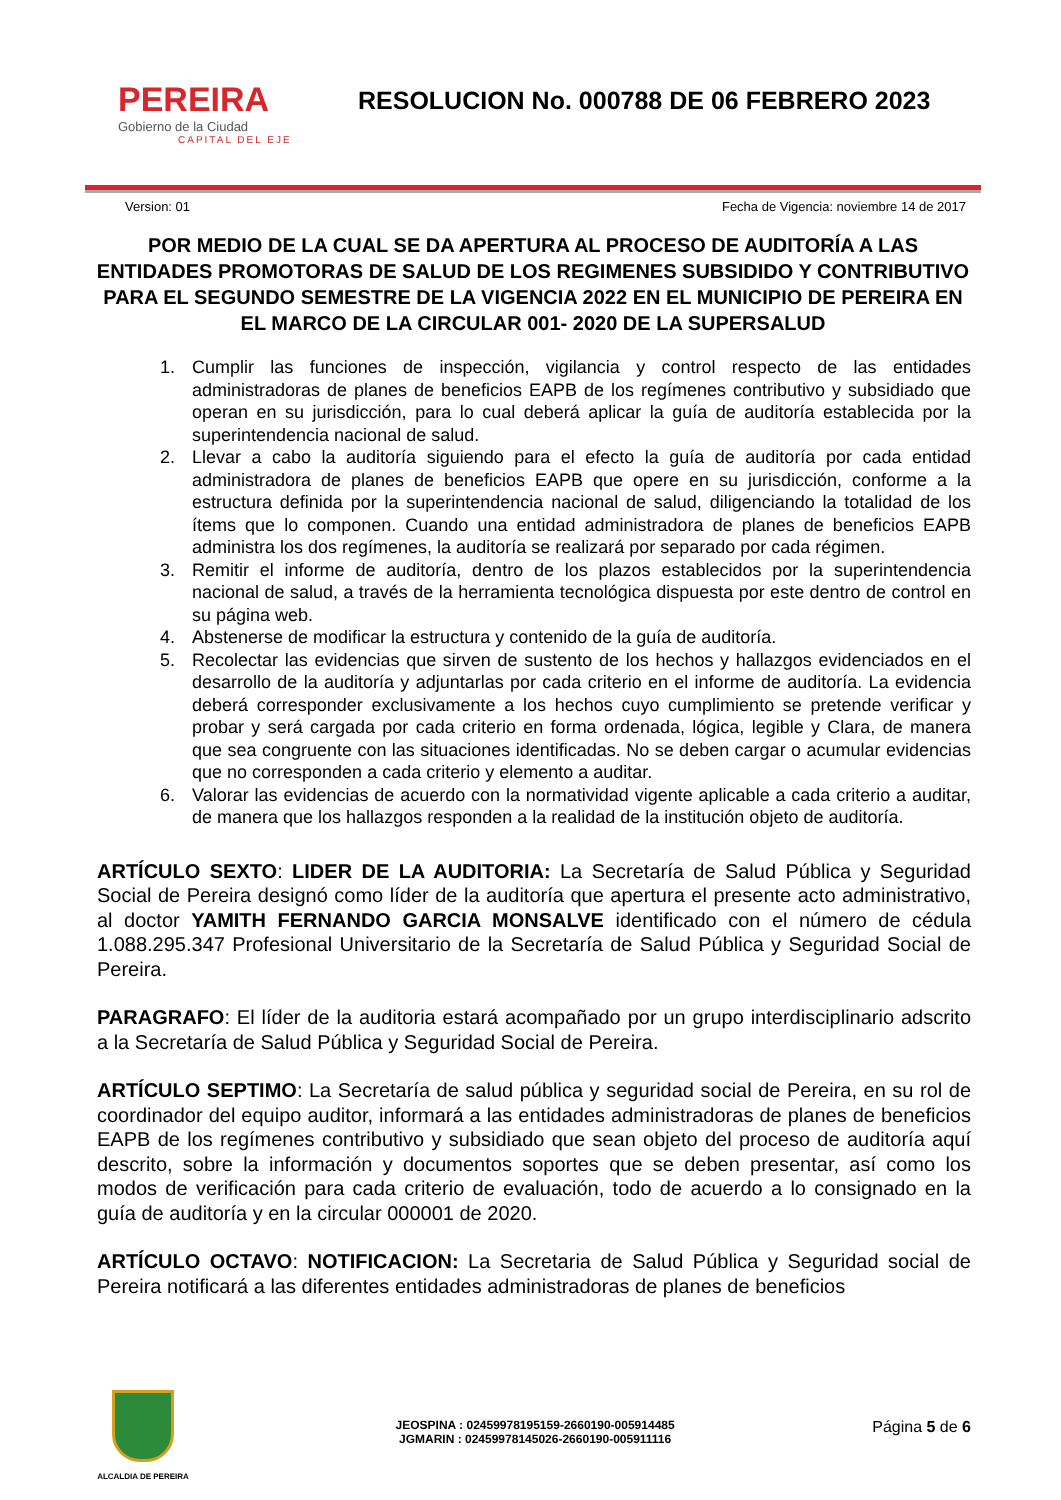PEREIRA
Gobierno de la Ciudad
CAPITAL DEL EJE
RESOLUCION No. 000788 DE 06 FEBRERO 2023
Version: 01 Fecha de Vigencia: noviembre 14 de 2017
POR MEDIO DE LA CUAL SE DA APERTURA AL PROCESO DE AUDITORÍA A LAS ENTIDADES PROMOTORAS DE SALUD DE LOS REGIMENES SUBSIDIDO Y CONTRIBUTIVO PARA EL SEGUNDO SEMESTRE DE LA VIGENCIA 2022 EN EL MUNICIPIO DE PEREIRA EN EL MARCO DE LA CIRCULAR 001- 2020 DE LA SUPERSALUD
1. Cumplir las funciones de inspección, vigilancia y control respecto de las entidades administradoras de planes de beneficios EAPB de los regímenes contributivo y subsidiado que operan en su jurisdicción, para lo cual deberá aplicar la guía de auditoría establecida por la superintendencia nacional de salud.
2. Llevar a cabo la auditoría siguiendo para el efecto la guía de auditoría por cada entidad administradora de planes de beneficios EAPB que opere en su jurisdicción, conforme a la estructura definida por la superintendencia nacional de salud, diligenciando la totalidad de los ítems que lo componen. Cuando una entidad administradora de planes de beneficios EAPB administra los dos regímenes, la auditoría se realizará por separado por cada régimen.
3. Remitir el informe de auditoría, dentro de los plazos establecidos por la superintendencia nacional de salud, a través de la herramienta tecnológica dispuesta por este dentro de control en su página web.
4. Abstenerse de modificar la estructura y contenido de la guía de auditoría.
5. Recolectar las evidencias que sirven de sustento de los hechos y hallazgos evidenciados en el desarrollo de la auditoría y adjuntarlas por cada criterio en el informe de auditoría. La evidencia deberá corresponder exclusivamente a los hechos cuyo cumplimiento se pretende verificar y probar y será cargada por cada criterio en forma ordenada, lógica, legible y Clara, de manera que sea congruente con las situaciones identificadas. No se deben cargar o acumular evidencias que no corresponden a cada criterio y elemento a auditar.
6. Valorar las evidencias de acuerdo con la normatividad vigente aplicable a cada criterio a auditar, de manera que los hallazgos responden a la realidad de la institución objeto de auditoría.
ARTÍCULO SEXTO: LIDER DE LA AUDITORIA: La Secretaría de Salud Pública y Seguridad Social de Pereira designó como líder de la auditoría que apertura el presente acto administrativo, al doctor YAMITH FERNANDO GARCIA MONSALVE identificado con el número de cédula 1.088.295.347 Profesional Universitario de la Secretaría de Salud Pública y Seguridad Social de Pereira.
PARAGRAFO: El líder de la auditoria estará acompañado por un grupo interdisciplinario adscrito a la Secretaría de Salud Pública y Seguridad Social de Pereira.
ARTÍCULO SEPTIMO: La Secretaría de salud pública y seguridad social de Pereira, en su rol de coordinador del equipo auditor, informará a las entidades administradoras de planes de beneficios EAPB de los regímenes contributivo y subsidiado que sean objeto del proceso de auditoría aquí descrito, sobre la información y documentos soportes que se deben presentar, así como los modos de verificación para cada criterio de evaluación, todo de acuerdo a lo consignado en la guía de auditoría y en la circular 000001 de 2020.
ARTÍCULO OCTAVO: NOTIFICACION: La Secretaria de Salud Pública y Seguridad social de Pereira notificará a las diferentes entidades administradoras de planes de beneficios
ALCALDIA DE PEREIRA
JEOSPINA : 02459978195159-2660190-005914485
JGMARIN : 02459978145026-2660190-005911116
Página 5 de 6